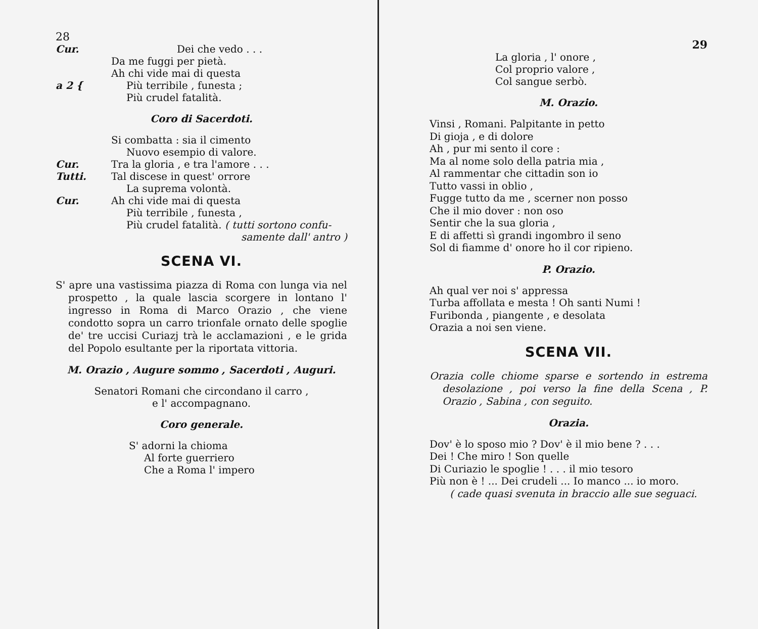28
Cur. Dei che vedo . . .
Da me fuggi per pietà.
Ah chi vide mai di questa
a 2 { Più terribile , funesta ;
Più crudel fatalità.
Coro di Sacerdoti.
Si combatta : sia il cimento
Nuovo esempio di valore.
Cur. Tra la gloria , e tra l'amore . . .
Tutti. Tal discese in quest' orrore
La suprema volontà.
Cur. Ah chi vide mai di questa
Più terribile , funesta ,
Più crudel fatalità. ( tutti sortono confu-
samente dall' antro )
SCENA VI.
S' apre una vastissima piazza di Roma con lunga via nel prospetto , la quale lascia scorgere in lontano l' ingresso in Roma di Marco Orazio , che viene condotto sopra un carro trionfale ornato delle spoglie de' tre uccisi Curiazj trà le acclamazioni , e le grida del Popolo esultante per la riportata vittoria.
M. Orazio , Augure sommo , Sacerdoti , Auguri.
Senatori Romani che circondano il carro ,
e l' accompagnano.
Coro generale.
S' adorni la chioma
Al forte guerriero
Che a Roma l' impero
29
La gloria , l' onore ,
Col proprio valore ,
Col sangue serbò.
M. Orazio.
Vinsi , Romani. Palpitante in petto
Di gioja , e di dolore
Ah , pur mi sento il core :
Ma al nome solo della patria mia ,
Al rammentar che cittadin son io
Tutto vassi in oblio ,
Fugge tutto da me , scerner non posso
Che il mio dover : non oso
Sentir che la sua gloria ,
E di affetti sì grandi ingombro il seno
Sol di fiamme d' onore ho il cor ripieno.
P. Orazio.
Ah qual ver noi s' appressa
Turba affollata e mesta ! Oh santi Numi !
Furibonda , piangente , e desolata
Orazia a noi sen viene.
SCENA VII.
Orazia colle chiome sparse e sortendo in estrema desolazione , poi verso la fine della Scena , P. Orazio , Sabina , con seguito.
Orazia.
Dov' è lo sposo mio ? Dov' è il mio bene ? . . .
Dei ! Che miro ! Son quelle
Di Curiazio le spoglie ! . . . il mio tesoro
Più non è ! ... Dei crudeli ... Io manco ... io moro.
( cade quasi svenuta in braccio alle sue seguaci.